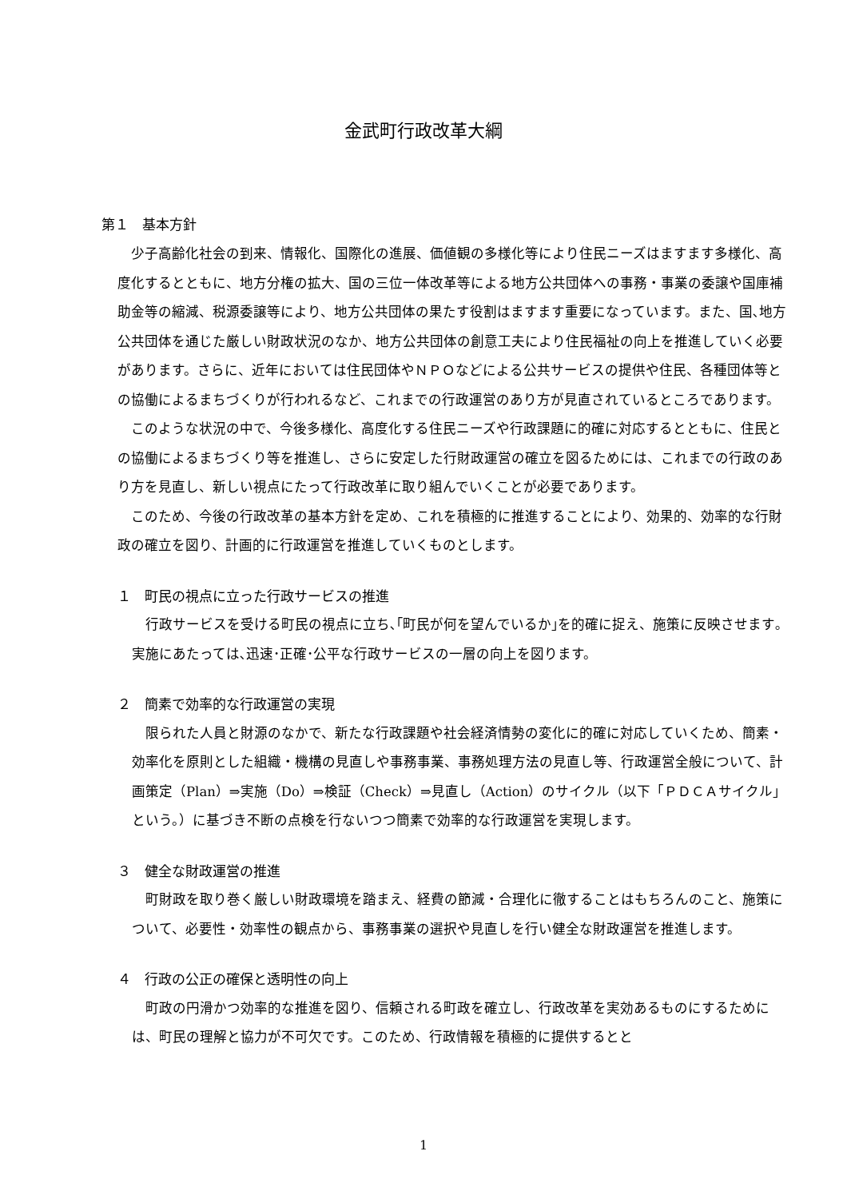金武町行政改革大綱
第１　基本方針
少子高齢化社会の到来、情報化、国際化の進展、価値観の多様化等により住民ニーズはますます多様化、高度化するとともに、地方分権の拡大、国の三位一体改革等による地方公共団体への事務・事業の委譲や国庫補助金等の縮減、税源委譲等により、地方公共団体の果たす役割はますます重要になっています。また、国､地方公共団体を通じた厳しい財政状況のなか、地方公共団体の創意工夫により住民福祉の向上を推進していく必要があります。さらに、近年においては住民団体やＮＰＯなどによる公共サービスの提供や住民、各種団体等との協働によるまちづくりが行われるなど、これまでの行政運営のあり方が見直されているところであります。
このような状況の中で、今後多様化、高度化する住民ニーズや行政課題に的確に対応するとともに、住民との協働によるまちづくり等を推進し、さらに安定した行財政運営の確立を図るためには、これまでの行政のあり方を見直し、新しい視点にたって行政改革に取り組んでいくことが必要であります。
このため、今後の行政改革の基本方針を定め、これを積極的に推進することにより、効果的、効率的な行財政の確立を図り、計画的に行政運営を推進していくものとします。
１　町民の視点に立った行政サービスの推進
行政サービスを受ける町民の視点に立ち､｢町民が何を望んでいるか｣を的確に捉え、施策に反映させます｡実施にあたっては､迅速･正確･公平な行政サービスの一層の向上を図ります。
２　簡素で効率的な行政運営の実現
限られた人員と財源のなかで、新たな行政課題や社会経済情勢の変化に的確に対応していくため、簡素・効率化を原則とした組織・機構の見直しや事務事業、事務処理方法の見直し等、行政運営全般について、計画策定（Plan）⇒実施（Do）⇒検証（Check）⇒見直し（Action）のサイクル（以下「ＰＤＣＡサイクル」という。）に基づき不断の点検を行ないつつ簡素で効率的な行政運営を実現します。
３　健全な財政運営の推進
町財政を取り巻く厳しい財政環境を踏まえ、経費の節減・合理化に徹することはもちろんのこと、施策について、必要性・効率性の観点から、事務事業の選択や見直しを行い健全な財政運営を推進します。
４　行政の公正の確保と透明性の向上
町政の円滑かつ効率的な推進を図り、信頼される町政を確立し、行政改革を実効あるものにするためには、町民の理解と協力が不可欠です。このため、行政情報を積極的に提供するとと
1